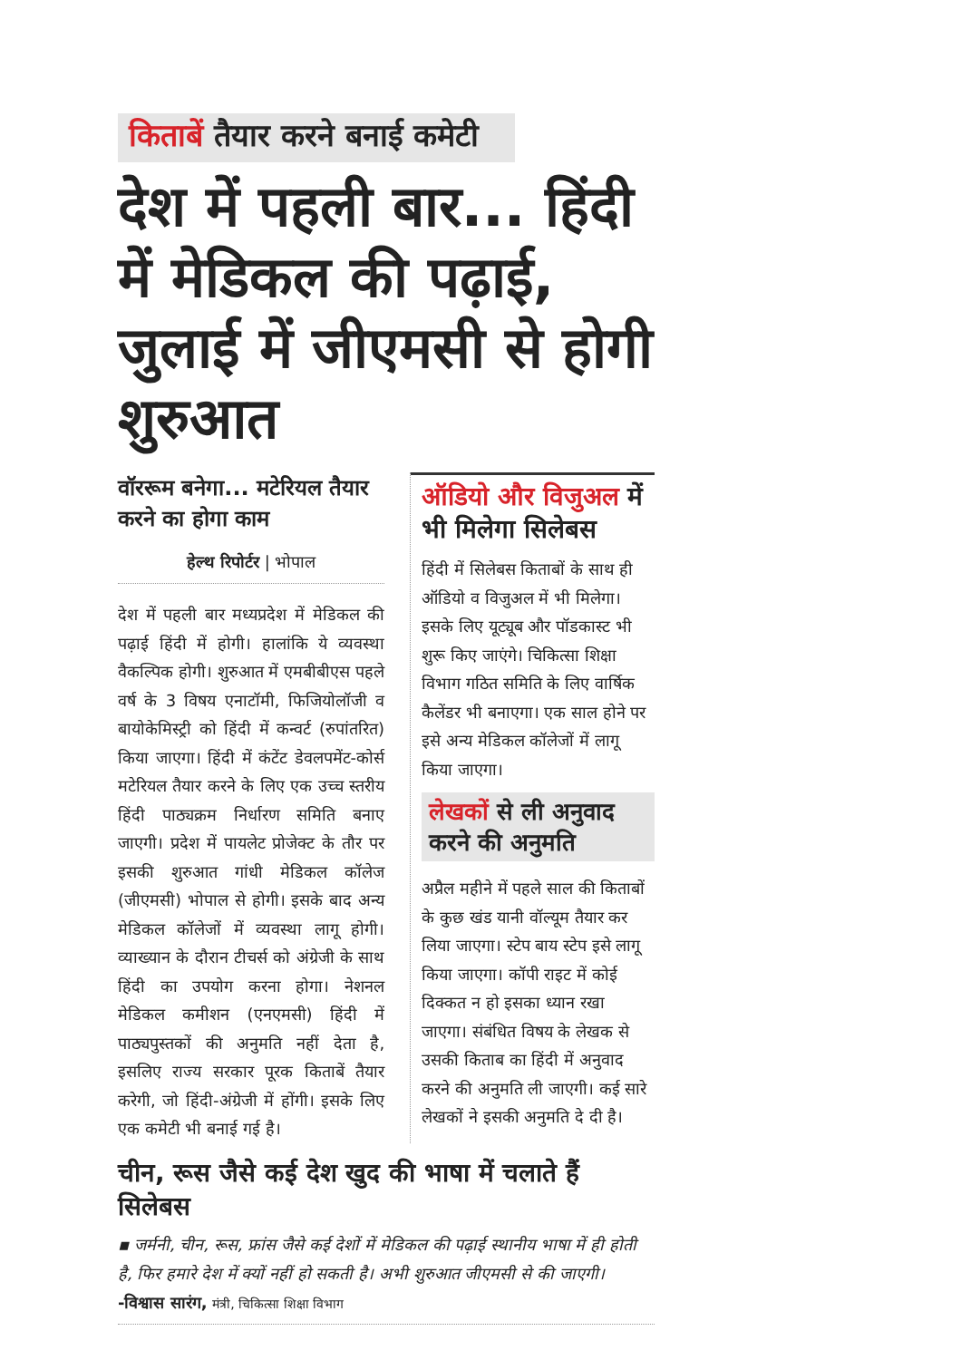किताबें तैयार करने बनाई कमेटी
देश में पहली बार... हिंदी में मेडिकल की पढ़ाई, जुलाई में जीएमसी से होगी शुरुआत
वॉररूम बनेगा... मटेरियल तैयार करने का होगा काम
हेल्थ रिपोर्टर | भोपाल
देश में पहली बार मध्यप्रदेश में मेडिकल की पढ़ाई हिंदी में होगी। हालांकि ये व्यवस्था वैकल्पिक होगी। शुरुआत में एमबीबीएस पहले वर्ष के 3 विषय एनाटॉमी, फिजियोलॉजी व बायोकेमिस्ट्री को हिंदी में कन्वर्ट (रुपांतरित) किया जाएगा। हिंदी में कंटेंट डेवलपमेंट-कोर्स मटेरियल तैयार करने के लिए एक उच्च स्तरीय हिंदी पाठ्यक्रम निर्धारण समिति बनाए जाएगी। प्रदेश में पायलेट प्रोजेक्ट के तौर पर इसकी शुरुआत गांधी मेडिकल कॉलेज (जीएमसी) भोपाल से होगी। इसके बाद अन्य मेडिकल कॉलेजों में व्यवस्था लागू होगी। व्याख्यान के दौरान टीचर्स को अंग्रेजी के साथ हिंदी का उपयोग करना होगा। नेशनल मेडिकल कमीशन (एनएमसी) हिंदी में पाठ्यपुस्तकों की अनुमति नहीं देता है, इसलिए राज्य सरकार पूरक किताबें तैयार करेगी, जो हिंदी-अंग्रेजी में होंगी। इसके लिए एक कमेटी भी बनाई गई है।
ऑडियो और विजुअल में भी मिलेगा सिलेबस
हिंदी में सिलेबस किताबों के साथ ही ऑडियो व विजुअल में भी मिलेगा। इसके लिए यूट्यूब और पॉडकास्ट भी शुरू किए जाएंगे। चिकित्सा शिक्षा विभाग गठित समिति के लिए वार्षिक कैलेंडर भी बनाएगा। एक साल होने पर इसे अन्य मेडिकल कॉलेजों में लागू किया जाएगा।
लेखकों से ली अनुवाद करने की अनुमति
अप्रैल महीने में पहले साल की किताबों के कुछ खंड यानी वॉल्यूम तैयार कर लिया जाएगा। स्टेप बाय स्टेप इसे लागू किया जाएगा। कॉपी राइट में कोई दिक्कत न हो इसका ध्यान रखा जाएगा। संबंधित विषय के लेखक से उसकी किताब का हिंदी में अनुवाद करने की अनुमति ली जाएगी। कई सारे लेखकों ने इसकी अनुमति दे दी है।
चीन, रूस जैसे कई देश खुद की भाषा में चलाते हैं सिलेबस
▪ जर्मनी, चीन, रूस, फ्रांस जैसे कई देशों में मेडिकल की पढ़ाई स्थानीय भाषा में ही होती है, फिर हमारे देश में क्यों नहीं हो सकती है। अभी शुरुआत जीएमसी से की जाएगी। -विश्वास सारंग, मंत्री, चिकित्सा शिक्षा विभाग